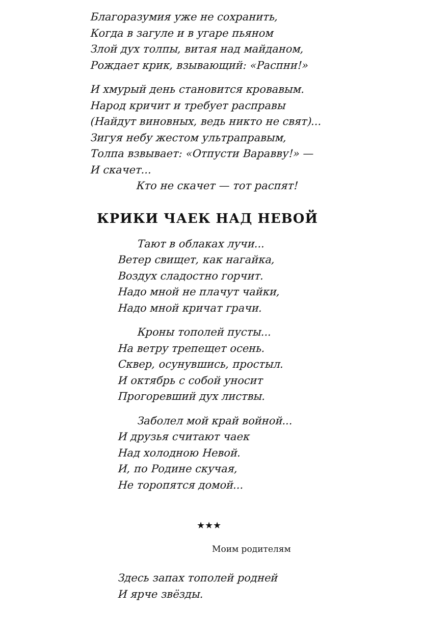Благоразумия уже не сохранить,
Когда в загуле и в угаре пьяном
Злой дух толпы, витая над майданом,
Рождает крик, взывающий: «Распни!»
И хмурый день становится кровавым.
Народ кричит и требует расправы
(Найдут виновных, ведь никто не свят)...
Зигуя небу жестом ультраправым,
Толпа взвывает: «Отпусти Варавву!» —
И скачет...
Кто не скачет — тот распят!
КРИКИ ЧАЕК НАД НЕВОЙ
Тают в облаках лучи...
Ветер свищет, как нагайка,
Воздух сладостно горчит.
Надо мной не плачут чайки,
Надо мной кричат грачи.
Кроны тополей пусты...
На ветру трепещет осень.
Сквер, осунувшись, простыл.
И октябрь с собой уносит
Прогоревший дух листвы.
Заболел мой край войной...
И друзья считают чаек
Над холодною Невой.
И, по Родине скучая,
Не торопятся домой...
★★★
Моим родителям
Здесь запах тополей родней
И ярче звёзды.